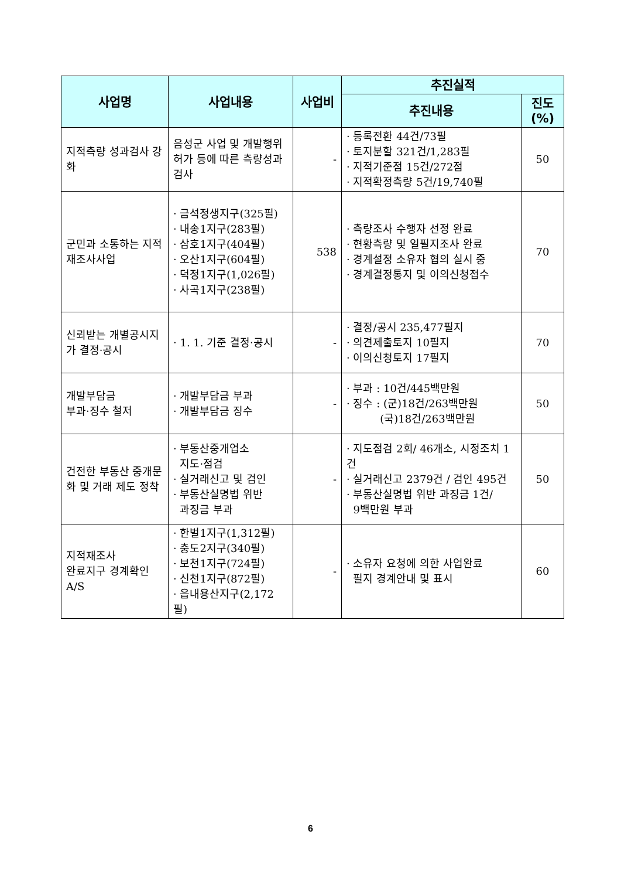| 사업명 | 사업내용 | 사업비 | 추진실적 | |
| --- | --- | --- | --- | --- |
| | | | 추진내용 | 진도 (%) |
| 지적측량 성과검사 강화 | 음성군 사업 및 개발행위허가 등에 따른 측량성과검사 | - | · 등록전환 44건/73필 · 토지분할 321건/1,283필 · 지적기준점 15건/272점 · 지적확정측량 5건/19,740필 | 50 |
| 군민과 소통하는 지적재조사사업 | · 금석정생지구(325필) · 내송1지구(283필) · 삼호1지구(404필) · 오산1지구(604필) · 덕정1지구(1,026필) · 사곡1지구(238필) | 538 | · 측량조사 수행자 선정 완료 · 현황측량 및 일필지조사 완료 · 경계설정 소유자 협의 실시 중 · 경계결정통지 및 이의신청접수 | 70 |
| 신뢰받는 개별공시지가 결정·공시 | · 1. 1. 기준 결정·공시 | - | · 결정/공시 235,477필지 · 의견제출토지 10필지 · 이의신청토지 17필지 | 70 |
| 개발부담금 부과·징수 철저 | · 개발부담금 부과 · 개발부담금 징수 | - | · 부과 : 10건/445백만원 · 징수 : (군)18건/263백만원 (국)18건/263백만원 | 50 |
| 건전한 부동산 중개문화 및 거래 제도 정착 | · 부동산중개업소 지도·점검 · 실거래신고 및 검인 · 부동산실명법 위반 과징금 부과 | - | · 지도점검 2회/ 46개소, 시정조치 1건 · 실거래신고 2379건 / 검인 495건 · 부동산실명법 위반 과징금 1건/ 9백만원 부과 | 50 |
| 지적재조사 완료지구 경계확인 A/S | · 한벌1지구(1,312필) · 충도2지구(340필) · 보천1지구(724필) · 신천1지구(872필) · 읍내용산지구(2,172필) | - | · 소유자 요청에 의한 사업완료 필지 경계안내 및 표시 | 60 |
6